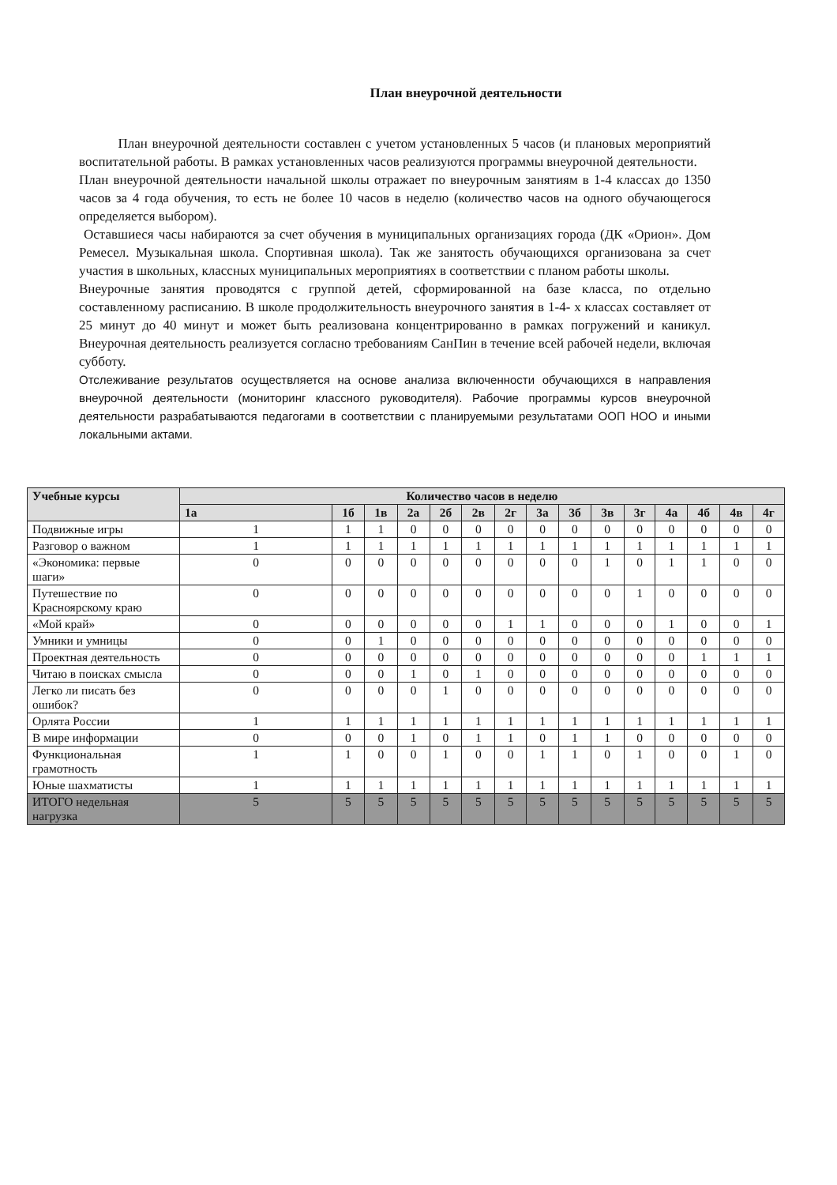План внеурочной деятельности
План внеурочной деятельности составлен с учетом установленных 5 часов (и плановых мероприятий воспитательной работы. В рамках установленных часов реализуются программы внеурочной деятельности.
План внеурочной деятельности начальной школы отражает по внеурочным занятиям в 1-4 классах до 1350 часов за 4 года обучения, то есть не более 10 часов в неделю (количество часов на одного обучающегося определяется выбором).
Оставшиеся часы набираются за счет обучения в муниципальных организациях города (ДК «Орион». Дом Ремесел. Музыкальная школа. Спортивная школа). Так же занятость обучающихся организована за счет участия в школьных, классных муниципальных мероприятиях в соответствии с планом работы школы.
Внеурочные занятия проводятся с группой детей, сформированной на базе класса, по отдельно составленному расписанию. В школе продолжительность внеурочного занятия в 1-4- х классах составляет от 25 минут до 40 минут и может быть реализована концентрированно в рамках погружений и каникул. Внеурочная деятельность реализуется согласно требованиям СанПин в течение всей рабочей недели, включая субботу.
Отслеживание результатов осуществляется на основе анализа включенности обучающихся в направления внеурочной деятельности (мониторинг классного руководителя). Рабочие программы курсов внеурочной деятельности разрабатываются педагогами в соответствии с планируемыми результатами ООП НОО и иными локальными актами.
| Учебные курсы | Количество часов в неделю | | | | | | | | | | | | | | |
| --- | --- | --- | --- | --- | --- | --- | --- | --- | --- | --- | --- | --- | --- | --- | --- |
| | 1а | 1б | 1в | 2а | 2б | 2в | 2г | 3а | 3б | 3в | 3г | 4а | 4б | 4в | 4г |
| Подвижные игры | 1 | 1 | 1 | 0 | 0 | 0 | 0 | 0 | 0 | 0 | 0 | 0 | 0 | 0 | 0 |
| Разговор о важном | 1 | 1 | 1 | 1 | 1 | 1 | 1 | 1 | 1 | 1 | 1 | 1 | 1 | 1 | 1 |
| «Экономика: первые шаги» | 0 | 0 | 0 | 0 | 0 | 0 | 0 | 0 | 0 | 1 | 0 | 1 | 1 | 0 | 0 |
| Путешествие по Красноярскому краю | 0 | 0 | 0 | 0 | 0 | 0 | 0 | 0 | 0 | 0 | 1 | 0 | 0 | 0 | 0 |
| «Мой край» | 0 | 0 | 0 | 0 | 0 | 0 | 1 | 1 | 0 | 0 | 0 | 1 | 0 | 0 | 1 |
| Умники и умницы | 0 | 0 | 1 | 0 | 0 | 0 | 0 | 0 | 0 | 0 | 0 | 0 | 0 | 0 | 0 |
| Проектная деятельность | 0 | 0 | 0 | 0 | 0 | 0 | 0 | 0 | 0 | 0 | 0 | 0 | 1 | 1 | 1 |
| Читаю в поисках смысла | 0 | 0 | 0 | 1 | 0 | 1 | 0 | 0 | 0 | 0 | 0 | 0 | 0 | 0 | 0 |
| Легко ли писать без ошибок? | 0 | 0 | 0 | 0 | 1 | 0 | 0 | 0 | 0 | 0 | 0 | 0 | 0 | 0 | 0 |
| Орлята России | 1 | 1 | 1 | 1 | 1 | 1 | 1 | 1 | 1 | 1 | 1 | 1 | 1 | 1 | 1 |
| В мире информации | 0 | 0 | 0 | 1 | 0 | 1 | 1 | 0 | 1 | 1 | 0 | 0 | 0 | 0 | 0 |
| Функциональная грамотность | 1 | 1 | 0 | 0 | 1 | 0 | 0 | 1 | 1 | 0 | 1 | 0 | 0 | 1 | 0 |
| Юные шахматисты | 1 | 1 | 1 | 1 | 1 | 1 | 1 | 1 | 1 | 1 | 1 | 1 | 1 | 1 | 1 |
| ИТОГО недельная нагрузка | 5 | 5 | 5 | 5 | 5 | 5 | 5 | 5 | 5 | 5 | 5 | 5 | 5 | 5 | 5 |